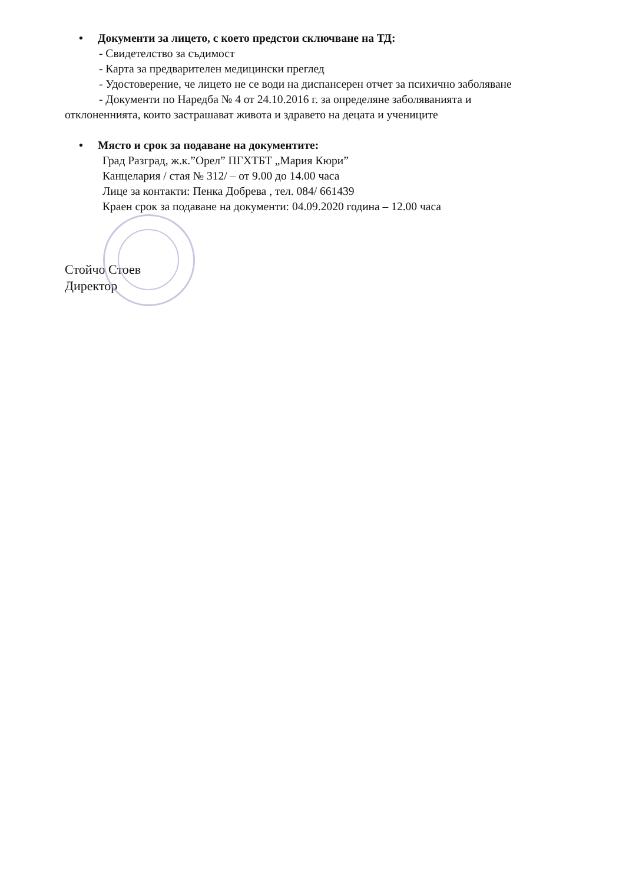• Документи за лицето, с което предстои сключване на ТД:
- Свидетелство за съдимост
- Карта за предварителен медицински преглед
- Удостоверение, че лицето не се води на диспансерен отчет за психично заболяване
- Документи по Наредба № 4 от 24.10.2016 г. за определяне заболяванията и
отклоненнията, които застрашават живота и здравето на децата и учениците
• Място и срок за подаване на документите:
Град Разград, ж.к.”Орел” ПГХТБТ „Мария Кюри”
Канцелария / стая № 312/ – от 9.00 до 14.00 часа
Лице за контакти: Пенка Добрева , тел. 084/ 661439
Краен срок за подаване на документи: 04.09.2020 година – 12.00 часа
Стойчо Стоев
Директор